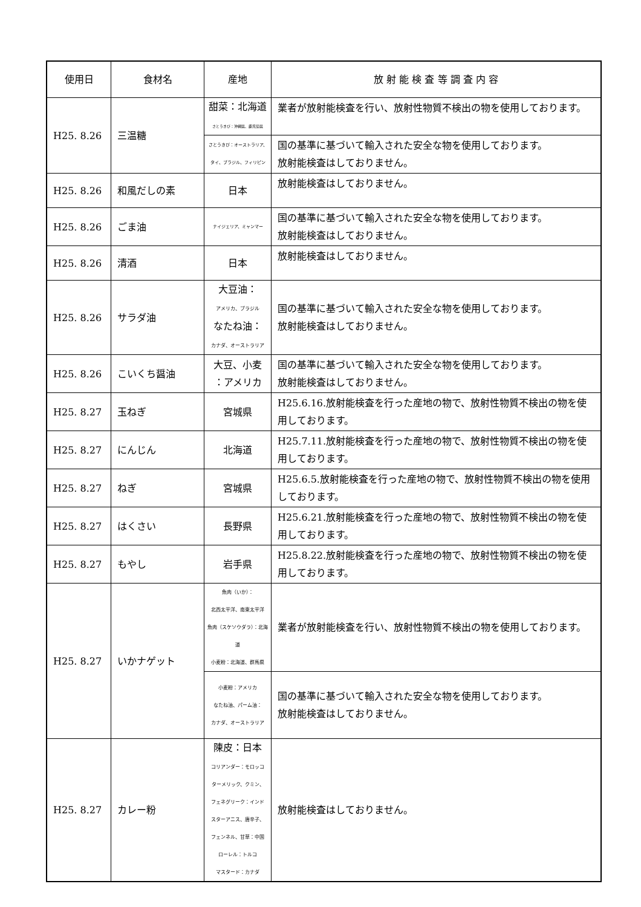| 使用日 | 食材名 | 産地 | 放 射 能 検 査 等 調 査 内 容 |
| --- | --- | --- | --- |
| H25. 8.26 | 三温糖 | 甜菜：北海道 さとうきび：沖縄県、鹿児島県 | 業者が放射能検査を行い、放射性物質不検出の物を使用しております。 |
| | | さとうきび：オーストラリア、 タイ、ブラジル、フィリピン | 国の基準に基づいて輸入された安全な物を使用しております。 放射能検査はしておりません。 |
| H25. 8.26 | 和風だしの素 | 日本 | 放射能検査はしておりません。 |
| H25. 8.26 | ごま油 | ナイジェリア、ミャンマー | 国の基準に基づいて輸入された安全な物を使用しております。 放射能検査はしておりません。 |
| H25. 8.26 | 清酒 | 日本 | 放射能検査はしておりません。 |
| H25. 8.26 | サラダ油 | 大豆油： アメリカ、ブラジル なたね油： カナダ、オーストラリア | 国の基準に基づいて輸入された安全な物を使用しております。 放射能検査はしておりません。 |
| H25. 8.26 | こいくち醤油 | 大豆、小麦 ：アメリカ | 国の基準に基づいて輸入された安全な物を使用しております。 放射能検査はしておりません。 |
| H25. 8.27 | 玉ねぎ | 宮城県 | H25.6.16.放射能検査を行った産地の物で、放射性物質不検出の物を使用しております。 |
| H25. 8.27 | にんじん | 北海道 | H25.7.11.放射能検査を行った産地の物で、放射性物質不検出の物を使用しております。 |
| H25. 8.27 | ねぎ | 宮城県 | H25.6.5.放射能検査を行った産地の物で、放射性物質不検出の物を使用しております。 |
| H25. 8.27 | はくさい | 長野県 | H25.6.21.放射能検査を行った産地の物で、放射性物質不検出の物を使用しております。 |
| H25. 8.27 | もやし | 岩手県 | H25.8.22.放射能検査を行った産地の物で、放射性物質不検出の物を使用しております。 |
| H25. 8.27 | いかナゲット | 魚肉（いか）： 北西太平洋、南東太平洋 魚肉（スケソウダラ）：北海道 小麦粉：北海道、群馬県 | 業者が放射能検査を行い、放射性物質不検出の物を使用しております。 |
| | | 小麦粉：アメリカ なたね油、パーム油： カナダ、オーストラリア | 国の基準に基づいて輸入された安全な物を使用しております。 放射能検査はしておりません。 |
| H25. 8.27 | カレー粉 | 陳皮：日本 コリアンダー：モロッコ ターメリック、クミン、 フェネグリーク：インド スターアニス、唐辛子、 フェンネル、甘草：中国 ローレル：トルコ マスタード：カナダ | 放射能検査はしておりません。 |